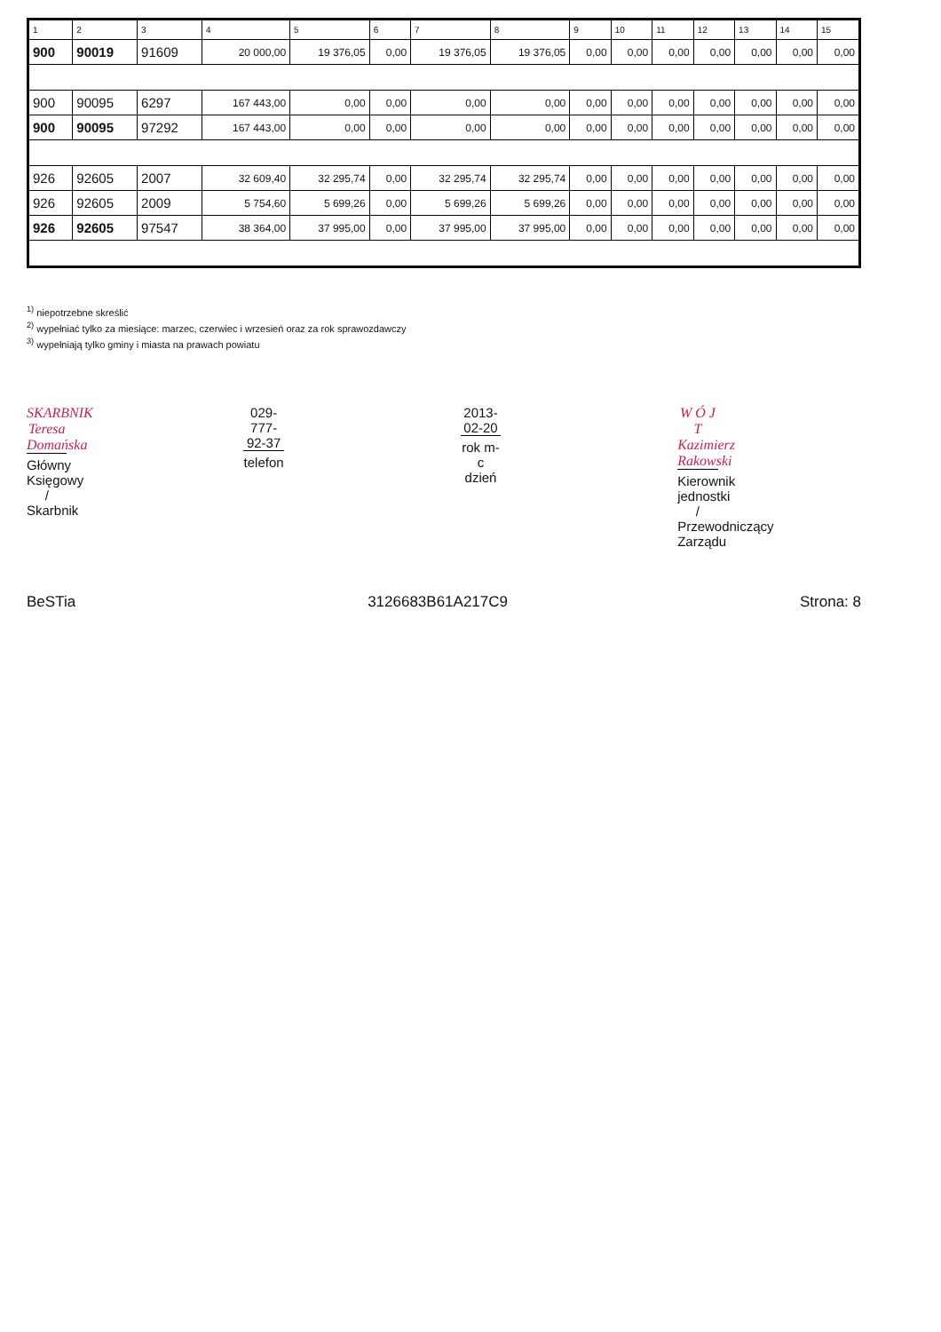| 1 | 2 | 3 | 4 | 5 | 6 | 7 | 8 | 9 | 10 | 11 | 12 | 13 | 14 | 15 |
| --- | --- | --- | --- | --- | --- | --- | --- | --- | --- | --- | --- | --- | --- | --- |
| 900 | 90019 | 91609 | 20 000,00 | 19 376,05 | 0,00 | 19 376,05 | 19 376,05 | 0,00 | 0,00 | 0,00 | 0,00 | 0,00 | 0,00 | 0,00 |
| 900 | 90095 | 6297 | 167 443,00 | 0,00 | 0,00 | 0,00 | 0,00 | 0,00 | 0,00 | 0,00 | 0,00 | 0,00 | 0,00 | 0,00 |
| 900 | 90095 | 97292 | 167 443,00 | 0,00 | 0,00 | 0,00 | 0,00 | 0,00 | 0,00 | 0,00 | 0,00 | 0,00 | 0,00 | 0,00 |
| 926 | 92605 | 2007 | 32 609,40 | 32 295,74 | 0,00 | 32 295,74 | 32 295,74 | 0,00 | 0,00 | 0,00 | 0,00 | 0,00 | 0,00 | 0,00 |
| 926 | 92605 | 2009 | 5 754,60 | 5 699,26 | 0,00 | 5 699,26 | 5 699,26 | 0,00 | 0,00 | 0,00 | 0,00 | 0,00 | 0,00 | 0,00 |
| 926 | 92605 | 97547 | 38 364,00 | 37 995,00 | 0,00 | 37 995,00 | 37 995,00 | 0,00 | 0,00 | 0,00 | 0,00 | 0,00 | 0,00 | 0,00 |
<sup>1)</sup> niepotrzebne skreślić
<sup>2)</sup> wypełniać tylko za miesiące: marzec, czerwiec i wrzesień oraz za rok sprawozdawczy
<sup>3)</sup> wypełniają tylko gminy i miasta na prawach powiatu
SKARBNIK
Teresa Domańska
Główny Księgowy / Skarbnik
029-777-92-37
telefon
2013-02-20
rok m-c dzień
W Ó J T
Kazimierz Rakowski
Kierownik jednostki / Przewodniczący Zarządu
BeSTia 3126683B61A217C9 Strona: 8